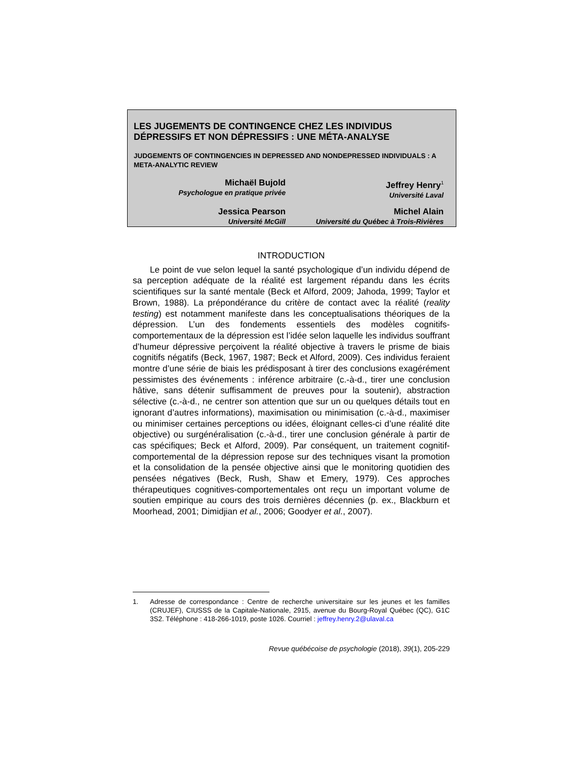LES JUGEMENTS DE CONTINGENCE CHEZ LES INDIVIDUS DÉPRESSIFS ET NON DÉPRESSIFS : UNE MÉTA-ANALYSE
JUDGEMENTS OF CONTINGENCIES IN DEPRESSED AND NONDEPRESSED INDIVIDUALS : A META-ANALYTIC REVIEW
Michaël Bujold
Psychologue en pratique privée
Jeffrey Henry<sup>1</sup>
Université Laval
Jessica Pearson
Université McGill
Michel Alain
Université du Québec à Trois-Rivières
INTRODUCTION
Le point de vue selon lequel la santé psychologique d’un individu dépend de sa perception adéquate de la réalité est largement répandu dans les écrits scientifiques sur la santé mentale (Beck et Alford, 2009; Jahoda, 1999; Taylor et Brown, 1988). La prépondérance du critère de contact avec la réalité (reality testing) est notamment manifeste dans les conceptualisations théoriques de la dépression. L’un des fondements essentiels des modèles cognitifs-comportementaux de la dépression est l’idée selon laquelle les individus souffrant d’humeur dépressive perçoivent la réalité objective à travers le prisme de biais cognitifs négatifs (Beck, 1967, 1987; Beck et Alford, 2009). Ces individus feraient montre d’une série de biais les prédisposant à tirer des conclusions exagérément pessimistes des événements : inférence arbitraire (c.-à-d., tirer une conclusion hâtive, sans détenir suffisamment de preuves pour la soutenir), abstraction sélective (c.-à-d., ne centrer son attention que sur un ou quelques détails tout en ignorant d’autres informations), maximisation ou minimisation (c.-à-d., maximiser ou minimiser certaines perceptions ou idées, éloignant celles-ci d’une réalité dite objective) ou surgénéralisation (c.-à-d., tirer une conclusion générale à partir de cas spécifiques; Beck et Alford, 2009). Par conséquent, un traitement cognitif-comportemental de la dépression repose sur des techniques visant la promotion et la consolidation de la pensée objective ainsi que le monitoring quotidien des pensées négatives (Beck, Rush, Shaw et Emery, 1979). Ces approches thérapeutiques cognitives-comportementales ont reçu un important volume de soutien empirique au cours des trois dernières décennies (p. ex., Blackburn et Moorhead, 2001; Dimidjian et al., 2006; Goodyer et al., 2007).
1. Adresse de correspondance : Centre de recherche universitaire sur les jeunes et les familles (CRUJEF), CIUSSS de la Capitale-Nationale, 2915, avenue du Bourg-Royal Québec (QC), G1C 3S2. Téléphone : 418-266-1019, poste 1026. Courriel : jeffrey.henry.2@ulaval.ca
Revue québécoise de psychologie (2018), 39(1), 205-229